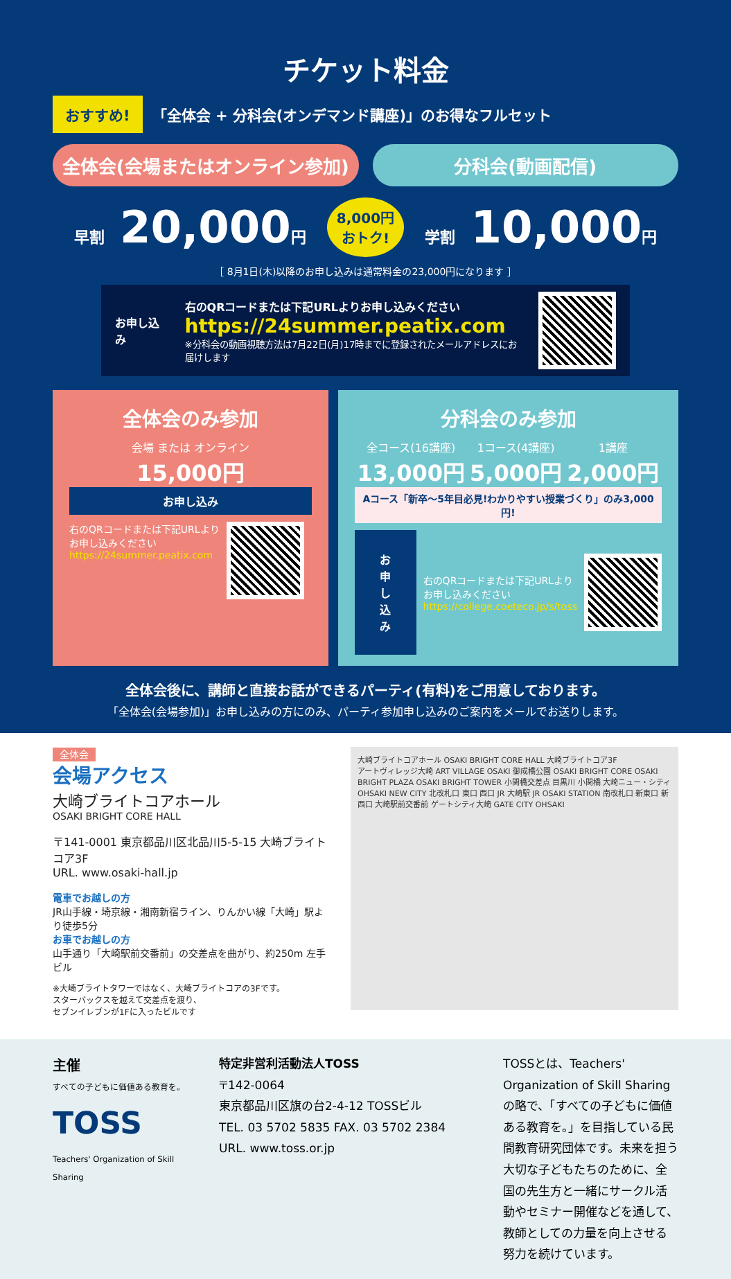チケット料金
おすすめ! 「全体会 + 分科会(オンデマンド講座)」のお得なフルセット
全体会(会場またはオンライン参加) 分科会(動画配信)
早割 20,000円
8,000円
おトク!
学割 10,000円
［ 8月1日(木)以降のお申し込みは通常料金の23,000円になります ］
お申し込み
右のQRコードまたは下記URLよりお申し込みください
https://24summer.peatix.com
※分科会の動画視聴方法は7月22日(月)17時までに登録されたメールアドレスにお届けします
全体会のみ参加
会場 または オンライン
15,000円
お申し込み
右のQRコードまたは下記URLより
お申し込みください
https://24summer.peatix.com
分科会のみ参加
全コース(16講座)
13,000円
1コース(4講座)
5,000円
1講座
2,000円
Aコース「新卒～5年目必見!わかりやすい授業づくり」のみ3,000円!
お申し込み
右のQRコードまたは下記URLより
お申し込みください
https://college.coeteco.jp/s/toss
全体会後に、講師と直接お話ができるパーティ(有料)をご用意しております。
「全体会(会場参加)」お申し込みの方にのみ、パーティ参加申し込みのご案内をメールでお送りします。
全体会
会場アクセス
大崎ブライトコアホール
OSAKI BRIGHT CORE HALL
〒141-0001 東京都品川区北品川5-5-15 大崎ブライトコア3F
URL. www.osaki-hall.jp
電車でお越しの方
JR山手線・埼京線・湘南新宿ライン、りんかい線「大崎」駅より徒歩5分
お車でお越しの方
山手通り「大崎駅前交番前」の交差点を曲がり、約250m 左手ビル
※大崎ブライトタワーではなく、大崎ブライトコアの3Fです。
スターバックスを越えて交差点を渡り、
セブンイレブンが1Fに入ったビルです
大崎ブライトコアホール OSAKI BRIGHT CORE HALL 大崎ブライトコア3F
アートヴィレッジ大崎 ART VILLAGE OSAKI 御成橋公園 OSAKI BRIGHT CORE OSAKI BRIGHT PLAZA OSAKI BRIGHT TOWER 小関橋交差点 目黒川 小関橋 大崎ニュー・シティ OHSAKI NEW CITY 北改札口 東口 西口 JR 大崎駅 JR OSAKI STATION 南改札口 新東口 新西口 大崎駅前交番前 ゲートシティ大崎 GATE CITY OHSAKI
主催
すべての子どもに価値ある教育を。
TOSS
Teachers' Organization of Skill Sharing
特定非営利活動法人TOSS
〒142-0064
東京都品川区旗の台2-4-12 TOSSビル
TEL. 03 5702 5835 FAX. 03 5702 2384
URL. www.toss.or.jp
TOSSとは、Teachers' Organization of Skill Sharingの略で、「すべての子どもに価値ある教育を。」を目指している民間教育研究団体です。未来を担う大切な子どもたちのために、全国の先生方と一緒にサークル活動やセミナー開催などを通して、教師としての力量を向上させる努力を続けています。